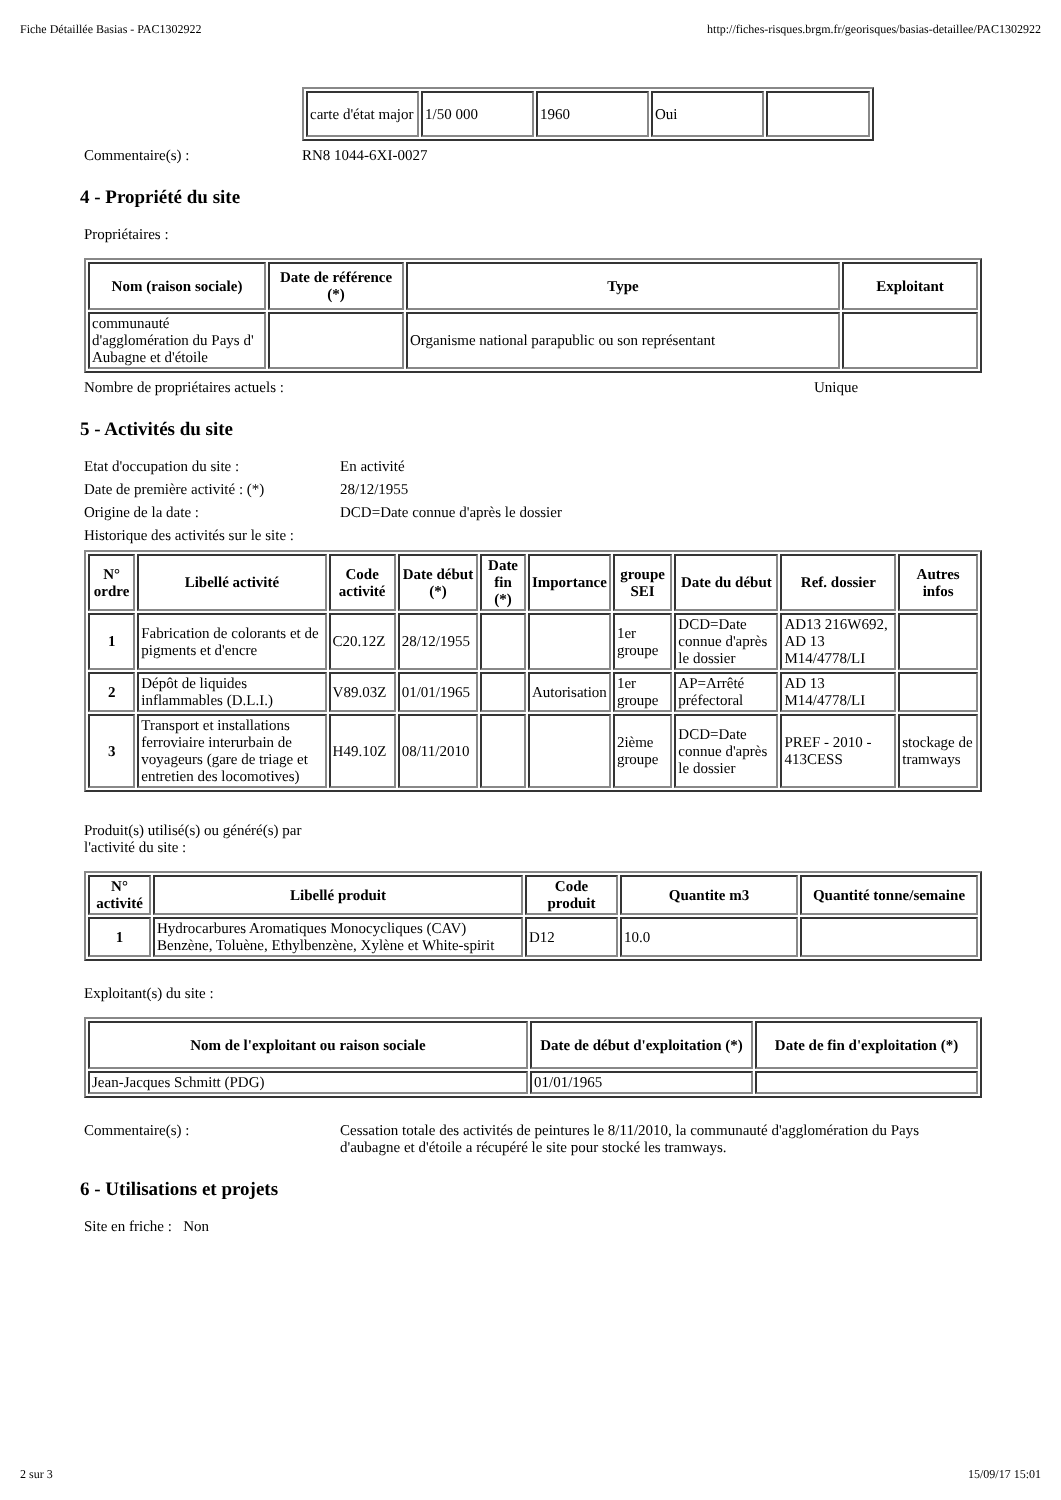Fiche Détaillée Basias - PAC1302922 http://fiches-risques.brgm.fr/georisques/basias-detaillee/PAC1302922
| carte d'état major | 1/50 000 | 1960 | Oui | |
Commentaire(s) : RN8 1044-6XI-0027
4 - Propriété du site
Propriétaires :
| Nom (raison sociale) | Date de référence (*) | Type | Exploitant |
| --- | --- | --- | --- |
| communauté d'agglomération du Pays d' Aubagne et d'étoile | | Organisme national parapublic ou son représentant | |
Nombre de propriétaires actuels : Unique
5 - Activités du site
Etat d'occupation du site : En activité
Date de première activité : (*) 28/12/1955
Origine de la date : DCD=Date connue d'après le dossier
Historique des activités sur le site :
| N° ordre | Libellé activité | Code activité | Date début (*) | Date fin (*) | Importance | groupe SEI | Date du début | Ref. dossier | Autres infos |
| --- | --- | --- | --- | --- | --- | --- | --- | --- | --- |
| 1 | Fabrication de colorants et de pigments et d'encre | C20.12Z | 28/12/1955 | | | 1er groupe | DCD=Date connue d'après le dossier | AD13 216W692, AD 13 M14/4778/LI | |
| 2 | Dépôt de liquides inflammables (D.L.I.) | V89.03Z | 01/01/1965 | | Autorisation | 1er groupe | AP=Arrêté préfectoral | AD 13 M14/4778/LI | |
| 3 | Transport et installations ferroviaire interurbain de voyageurs (gare de triage et entretien des locomotives) | H49.10Z | 08/11/2010 | | | 2ième groupe | DCD=Date connue d'après le dossier | PREF - 2010 - 413CESS | stockage de tramways |
Produit(s) utilisé(s) ou généré(s) par
l'activité du site :
| N° activité | Libellé produit | Code produit | Quantite m3 | Quantité tonne/semaine |
| --- | --- | --- | --- | --- |
| 1 | Hydrocarbures Aromatiques Monocycliques (CAV) Benzène, Toluène, Ethylbenzène, Xylène et White-spirit | D12 | 10.0 | |
Exploitant(s) du site :
| Nom de l'exploitant ou raison sociale | Date de début d'exploitation (*) | Date de fin d'exploitation (*) |
| --- | --- | --- |
| Jean-Jacques Schmitt (PDG) | 01/01/1965 | |
Commentaire(s) : Cessation totale des activités de peintures le 8/11/2010, la communauté d'agglomération du Pays d'aubagne et d'étoile a récupéré le site pour stocké les tramways.
6 - Utilisations et projets
Site en friche : Non
2 sur 3 15/09/17 15:01